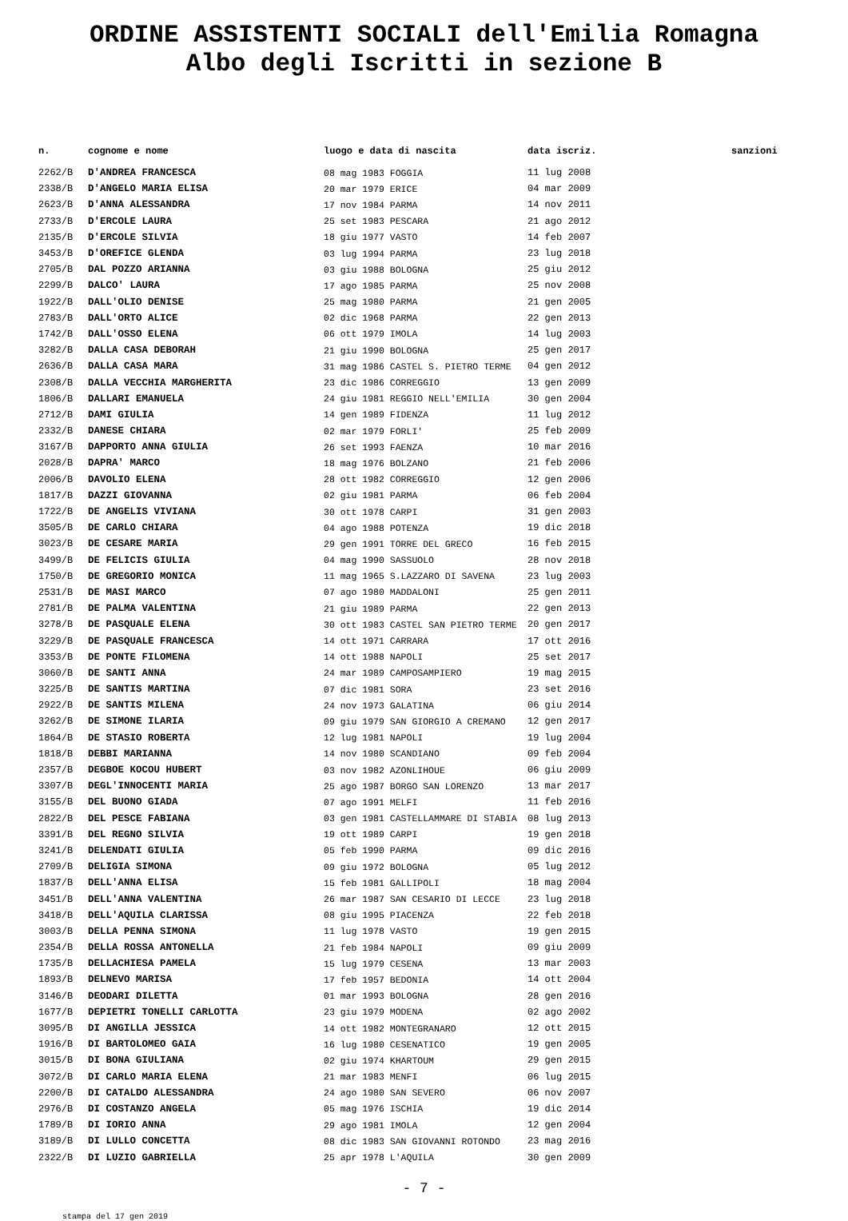ORDINE ASSISTENTI SOCIALI dell'Emilia Romagna
Albo degli Iscritti in sezione B
| n. | cognome e nome | luogo e data di nascita | data iscriz. | sanzioni |
| --- | --- | --- | --- | --- |
| 2262/B | D'ANDREA FRANCESCA | 08 mag 1983 FOGGIA | 11 lug 2008 | |
| 2338/B | D'ANGELO MARIA ELISA | 20 mar 1979 ERICE | 04 mar 2009 | |
| 2623/B | D'ANNA ALESSANDRA | 17 nov 1984 PARMA | 14 nov 2011 | |
| 2733/B | D'ERCOLE LAURA | 25 set 1983 PESCARA | 21 ago 2012 | |
| 2135/B | D'ERCOLE SILVIA | 18 giu 1977 VASTO | 14 feb 2007 | |
| 3453/B | D'OREFICE GLENDA | 03 lug 1994 PARMA | 23 lug 2018 | |
| 2705/B | DAL POZZO ARIANNA | 03 giu 1988 BOLOGNA | 25 giu 2012 | |
| 2299/B | DALCO' LAURA | 17 ago 1985 PARMA | 25 nov 2008 | |
| 1922/B | DALL'OLIO DENISE | 25 mag 1980 PARMA | 21 gen 2005 | |
| 2783/B | DALL'ORTO ALICE | 02 dic 1968 PARMA | 22 gen 2013 | |
| 1742/B | DALL'OSSO ELENA | 06 ott 1979 IMOLA | 14 lug 2003 | |
| 3282/B | DALLA CASA DEBORAH | 21 giu 1990 BOLOGNA | 25 gen 2017 | |
| 2636/B | DALLA CASA MARA | 31 mag 1986 CASTEL S. PIETRO TERME | 04 gen 2012 | |
| 2308/B | DALLA VECCHIA MARGHERITA | 23 dic 1986 CORREGGIO | 13 gen 2009 | |
| 1806/B | DALLARI EMANUELA | 24 giu 1981 REGGIO NELL'EMILIA | 30 gen 2004 | |
| 2712/B | DAMI GIULIA | 14 gen 1989 FIDENZA | 11 lug 2012 | |
| 2332/B | DANESE CHIARA | 02 mar 1979 FORLI' | 25 feb 2009 | |
| 3167/B | DAPPORTO ANNA GIULIA | 26 set 1993 FAENZA | 10 mar 2016 | |
| 2028/B | DAPRA' MARCO | 18 mag 1976 BOLZANO | 21 feb 2006 | |
| 2006/B | DAVOLIO ELENA | 28 ott 1982 CORREGGIO | 12 gen 2006 | |
| 1817/B | DAZZI GIOVANNA | 02 giu 1981 PARMA | 06 feb 2004 | |
| 1722/B | DE ANGELIS VIVIANA | 30 ott 1978 CARPI | 31 gen 2003 | |
| 3505/B | DE CARLO CHIARA | 04 ago 1988 POTENZA | 19 dic 2018 | |
| 3023/B | DE CESARE MARIA | 29 gen 1991 TORRE DEL GRECO | 16 feb 2015 | |
| 3499/B | DE FELICIS GIULIA | 04 mag 1990 SASSUOLO | 28 nov 2018 | |
| 1750/B | DE GREGORIO MONICA | 11 mag 1965 S.LAZZARO DI SAVENA | 23 lug 2003 | |
| 2531/B | DE MASI MARCO | 07 ago 1980 MADDALONI | 25 gen 2011 | |
| 2781/B | DE PALMA VALENTINA | 21 giu 1989 PARMA | 22 gen 2013 | |
| 3278/B | DE PASQUALE ELENA | 30 ott 1983 CASTEL SAN PIETRO TERME | 20 gen 2017 | |
| 3229/B | DE PASQUALE FRANCESCA | 14 ott 1971 CARRARA | 17 ott 2016 | |
| 3353/B | DE PONTE FILOMENA | 14 ott 1988 NAPOLI | 25 set 2017 | |
| 3060/B | DE SANTI ANNA | 24 mar 1989 CAMPOSAMPIERO | 19 mag 2015 | |
| 3225/B | DE SANTIS MARTINA | 07 dic 1981 SORA | 23 set 2016 | |
| 2922/B | DE SANTIS MILENA | 24 nov 1973 GALATINA | 06 giu 2014 | |
| 3262/B | DE SIMONE ILARIA | 09 giu 1979 SAN GIORGIO A CREMANO | 12 gen 2017 | |
| 1864/B | DE STASIO ROBERTA | 12 lug 1981 NAPOLI | 19 lug 2004 | |
| 1818/B | DEBBI MARIANNA | 14 nov 1980 SCANDIANO | 09 feb 2004 | |
| 2357/B | DEGBOE KOCOU HUBERT | 03 nov 1982 AZONLIHOUE | 06 giu 2009 | |
| 3307/B | DEGL'INNOCENTI MARIA | 25 ago 1987 BORGO SAN LORENZO | 13 mar 2017 | |
| 3155/B | DEL BUONO GIADA | 07 ago 1991 MELFI | 11 feb 2016 | |
| 2822/B | DEL PESCE FABIANA | 03 gen 1981 CASTELLAMMARE DI STABIA | 08 lug 2013 | |
| 3391/B | DEL REGNO SILVIA | 19 ott 1989 CARPI | 19 gen 2018 | |
| 3241/B | DELENDATI GIULIA | 05 feb 1990 PARMA | 09 dic 2016 | |
| 2709/B | DELIGIA SIMONA | 09 giu 1972 BOLOGNA | 05 lug 2012 | |
| 1837/B | DELL'ANNA ELISA | 15 feb 1981 GALLIPOLI | 18 mag 2004 | |
| 3451/B | DELL'ANNA VALENTINA | 26 mar 1987 SAN CESARIO DI LECCE | 23 lug 2018 | |
| 3418/B | DELL'AQUILA CLARISSA | 08 giu 1995 PIACENZA | 22 feb 2018 | |
| 3003/B | DELLA PENNA SIMONA | 11 lug 1978 VASTO | 19 gen 2015 | |
| 2354/B | DELLA ROSSA ANTONELLA | 21 feb 1984 NAPOLI | 09 giu 2009 | |
| 1735/B | DELLACHIESA PAMELA | 15 lug 1979 CESENA | 13 mar 2003 | |
| 1893/B | DELNEVO MARISA | 17 feb 1957 BEDONIA | 14 ott 2004 | |
| 3146/B | DEODARI DILETTA | 01 mar 1993 BOLOGNA | 28 gen 2016 | |
| 1677/B | DEPIETRI TONELLI CARLOTTA | 23 giu 1979 MODENA | 02 ago 2002 | |
| 3095/B | DI ANGILLA JESSICA | 14 ott 1982 MONTEGRANARO | 12 ott 2015 | |
| 1916/B | DI BARTOLOMEO GAIA | 16 lug 1980 CESENATICO | 19 gen 2005 | |
| 3015/B | DI BONA GIULIANA | 02 giu 1974 KHARTOUM | 29 gen 2015 | |
| 3072/B | DI CARLO MARIA ELENA | 21 mar 1983 MENFI | 06 lug 2015 | |
| 2200/B | DI CATALDO ALESSANDRA | 24 ago 1980 SAN SEVERO | 06 nov 2007 | |
| 2976/B | DI COSTANZO ANGELA | 05 mag 1976 ISCHIA | 19 dic 2014 | |
| 1789/B | DI IORIO ANNA | 29 ago 1981 IMOLA | 12 gen 2004 | |
| 3189/B | DI LULLO CONCETTA | 08 dic 1983 SAN GIOVANNI ROTONDO | 23 mag 2016 | |
| 2322/B | DI LUZIO GABRIELLA | 25 apr 1978 L'AQUILA | 30 gen 2009 | |
- 7 -
stampa del 17 gen 2019